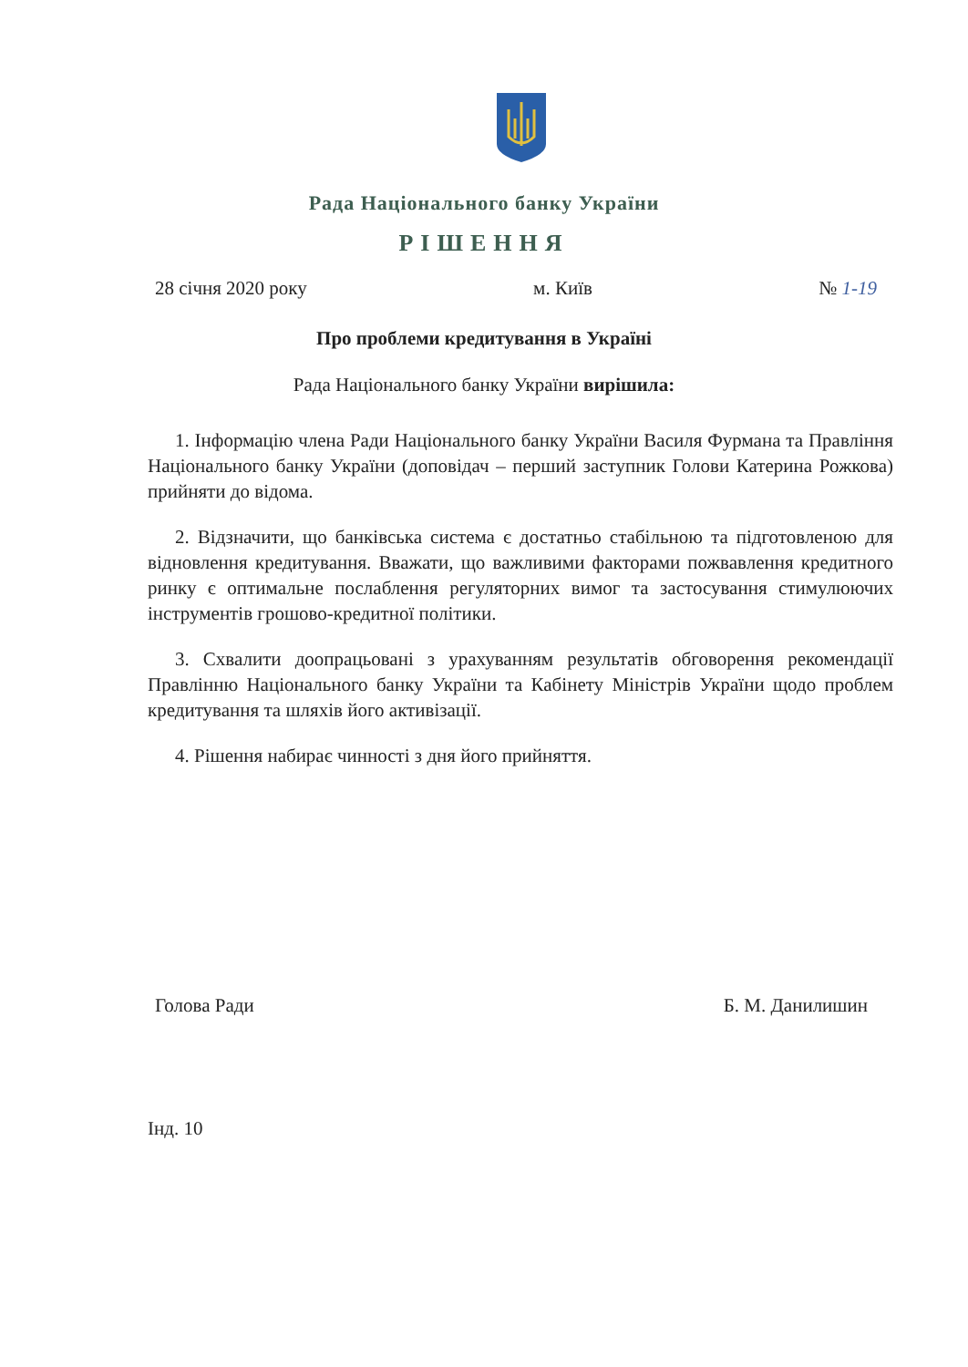Рада Національного банку України
РІШЕННЯ
28 січня 2020 року м. Київ № 1-19
Про проблеми кредитування в Україні
Рада Національного банку України вирішила:
1. Інформацію члена Ради Національного банку України Василя Фурмана та Правління Національного банку України (доповідач – перший заступник Голови Катерина Рожкова) прийняти до відома.
2. Відзначити, що банківська система є достатньо стабільною та підготовленою для відновлення кредитування. Вважати, що важливими факторами пожвавлення кредитного ринку є оптимальне послаблення регуляторних вимог та застосування стимулюючих інструментів грошово-кредитної політики.
3. Схвалити доопрацьовані з урахуванням результатів обговорення рекомендації Правлінню Національного банку України та Кабінету Міністрів України щодо проблем кредитування та шляхів його активізації.
4. Рішення набирає чинності з дня його прийняття.
Голова Ради Б. М. Данилишин
Інд. 10